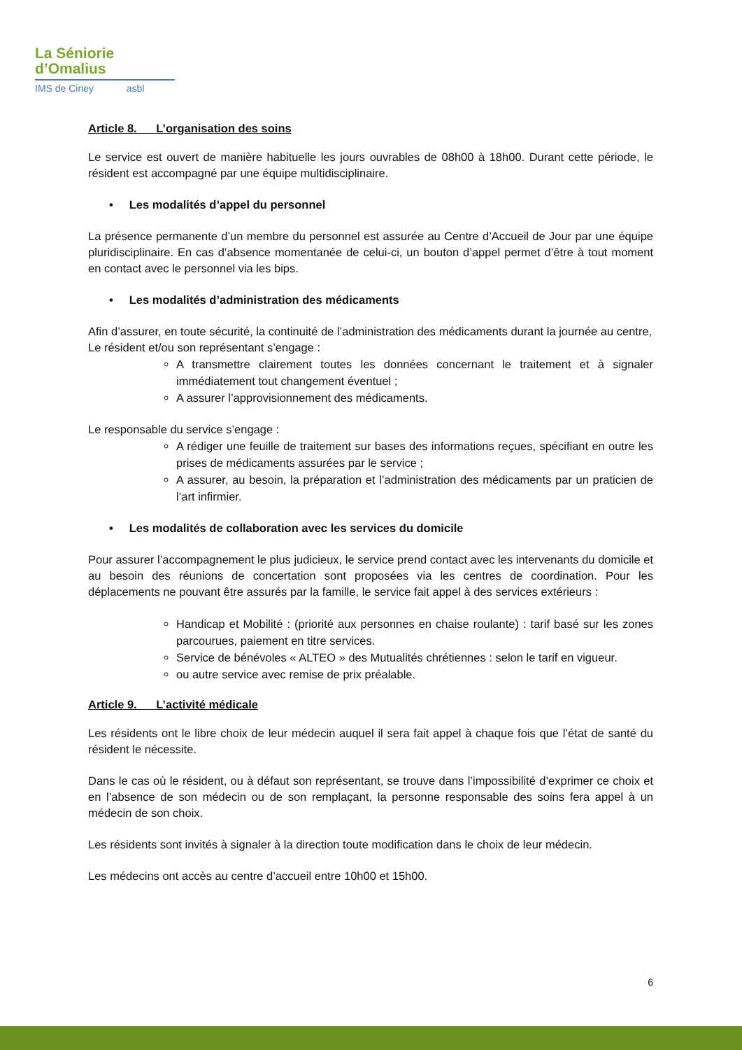La Séniorie
d’Omalius
IMS de Ciney asbl
Article 8. L’organisation des soins
Le service est ouvert de manière habituelle les jours ouvrables de 08h00 à 18h00. Durant cette période, le résident est accompagné par une équipe multidisciplinaire.
• Les modalités d’appel du personnel
La présence permanente d’un membre du personnel est assurée au Centre d’Accueil de Jour par une équipe pluridisciplinaire. En cas d’absence momentanée de celui-ci, un bouton d’appel permet d’être à tout moment en contact avec le personnel via les bips.
• Les modalités d’administration des médicaments
Afin d’assurer, en toute sécurité, la continuité de l’administration des médicaments durant la journée au centre,
Le résident et/ou son représentant s’engage :
A transmettre clairement toutes les données concernant le traitement et à signaler immédiatement tout changement éventuel ;
A assurer l’approvisionnement des médicaments.
Le responsable du service s’engage :
A rédiger une feuille de traitement sur bases des informations reçues, spécifiant en outre les prises de médicaments assurées par le service ;
A assurer, au besoin, la préparation et l’administration des médicaments par un praticien de l’art infirmier.
• Les modalités de collaboration avec les services du domicile
Pour assurer l’accompagnement le plus judicieux, le service prend contact avec les intervenants du domicile et au besoin des réunions de concertation sont proposées via les centres de coordination. Pour les déplacements ne pouvant être assurés par la famille, le service fait appel à des services extérieurs :
Handicap et Mobilité : (priorité aux personnes en chaise roulante) : tarif basé sur les zones parcourues, paiement en titre services.
Service de bénévoles « ALTEO » des Mutualités chrétiennes : selon le tarif en vigueur.
ou autre service avec remise de prix préalable.
Article 9. L’activité médicale
Les résidents ont le libre choix de leur médecin auquel il sera fait appel à chaque fois que l’état de santé du résident le nécessite.
Dans le cas où le résident, ou à défaut son représentant, se trouve dans l’impossibilité d’exprimer ce choix et en l’absence de son médecin ou de son remplaçant, la personne responsable des soins fera appel à un médecin de son choix.
Les résidents sont invités à signaler à la direction toute modification dans le choix de leur médecin.
Les médecins ont accès au centre d’accueil entre 10h00 et 15h00.
6